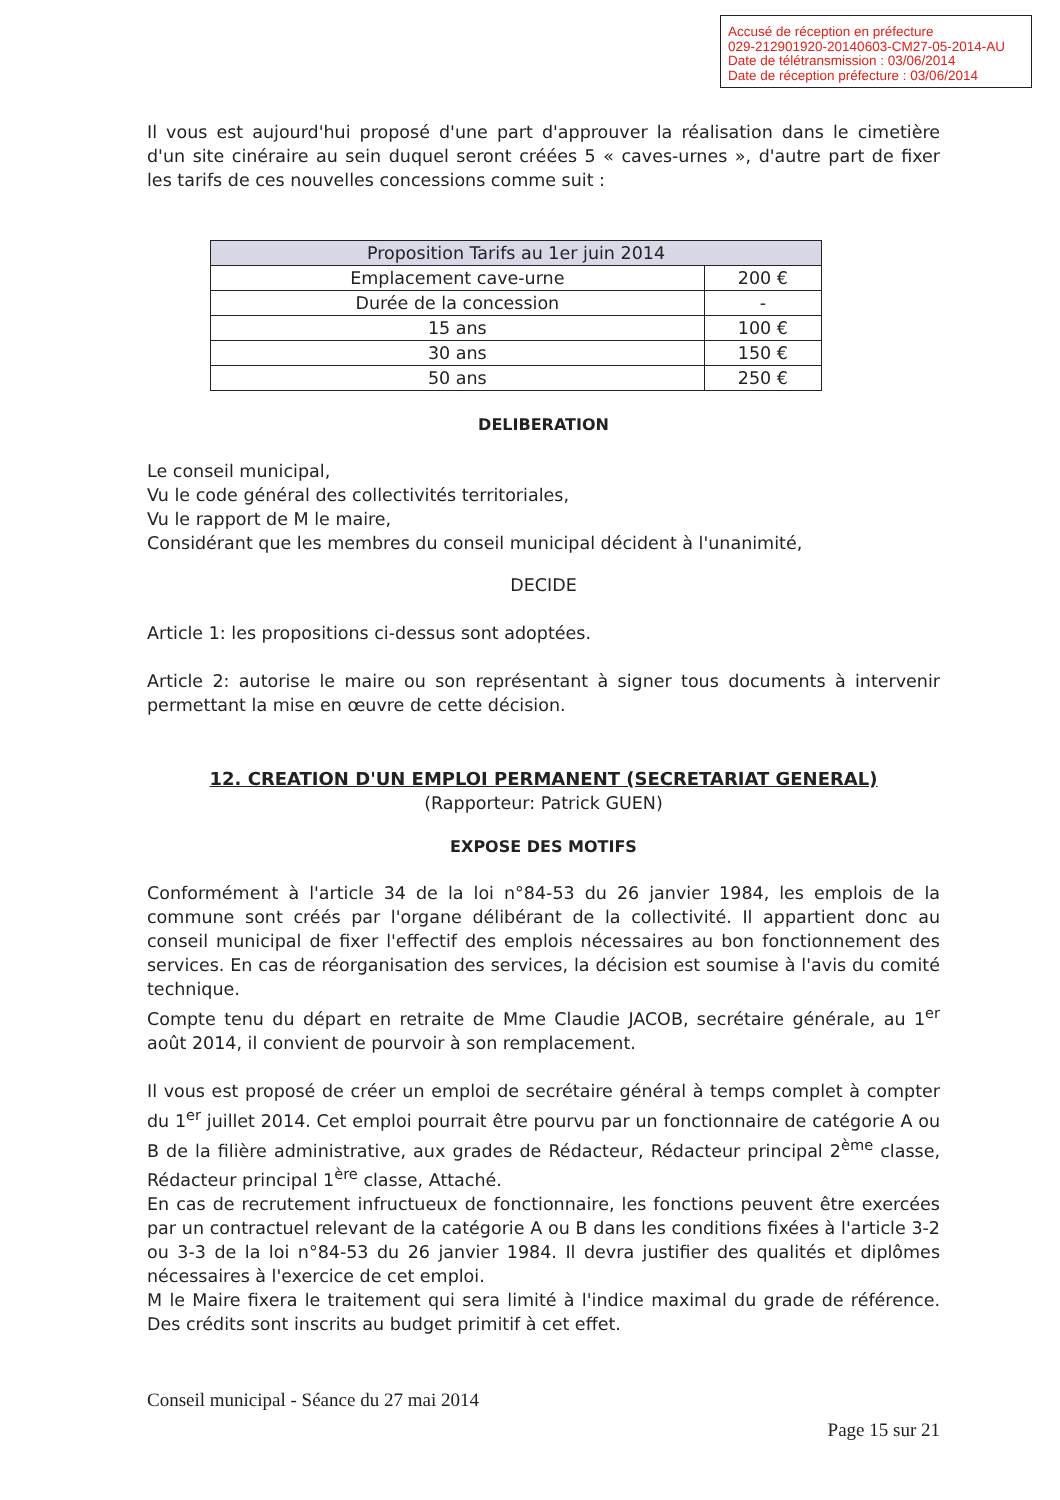Accusé de réception en préfecture
029-212901920-20140603-CM27-05-2014-AU
Date de télétransmission : 03/06/2014
Date de réception préfecture : 03/06/2014
Il vous est aujourd'hui proposé d'une part d'approuver la réalisation dans le cimetière d'un site cinéraire au sein duquel seront créées 5 « caves-urnes », d'autre part de fixer les tarifs de ces nouvelles concessions comme suit :
| Proposition Tarifs au 1er juin 2014 | |
| --- | --- |
| Emplacement cave-urne | 200 € |
| Durée de la concession | - |
| 15 ans | 100 € |
| 30 ans | 150 € |
| 50 ans | 250 € |
DELIBERATION
Le conseil municipal,
Vu le code général des collectivités territoriales,
Vu le rapport de M le maire,
Considérant que les membres du conseil municipal décident à l'unanimité,
DECIDE
Article 1: les propositions ci-dessus sont adoptées.
Article 2: autorise le maire ou son représentant à signer tous documents à intervenir permettant la mise en œuvre de cette décision.
12. CREATION D'UN EMPLOI PERMANENT (SECRETARIAT GENERAL)
(Rapporteur: Patrick GUEN)
EXPOSE DES MOTIFS
Conformément à l'article 34 de la loi n°84-53 du 26 janvier 1984, les emplois de la commune sont créés par l'organe délibérant de la collectivité. Il appartient donc au conseil municipal de fixer l'effectif des emplois nécessaires au bon fonctionnement des services. En cas de réorganisation des services, la décision est soumise à l'avis du comité technique.
Compte tenu du départ en retraite de Mme Claudie JACOB, secrétaire générale, au 1<sup>er</sup> août 2014, il convient de pourvoir à son remplacement.
Il vous est proposé de créer un emploi de secrétaire général à temps complet à compter du 1<sup>er</sup> juillet 2014. Cet emploi pourrait être pourvu par un fonctionnaire de catégorie A ou B de la filière administrative, aux grades de Rédacteur, Rédacteur principal 2<sup>ème</sup> classe, Rédacteur principal 1<sup>ère</sup> classe, Attaché.
En cas de recrutement infructueux de fonctionnaire, les fonctions peuvent être exercées par un contractuel relevant de la catégorie A ou B dans les conditions fixées à l'article 3-2 ou 3-3 de la loi n°84-53 du 26 janvier 1984. Il devra justifier des qualités et diplômes nécessaires à l'exercice de cet emploi.
M le Maire fixera le traitement qui sera limité à l'indice maximal du grade de référence. Des crédits sont inscrits au budget primitif à cet effet.
Conseil municipal - Séance du 27 mai 2014
Page 15 sur 21